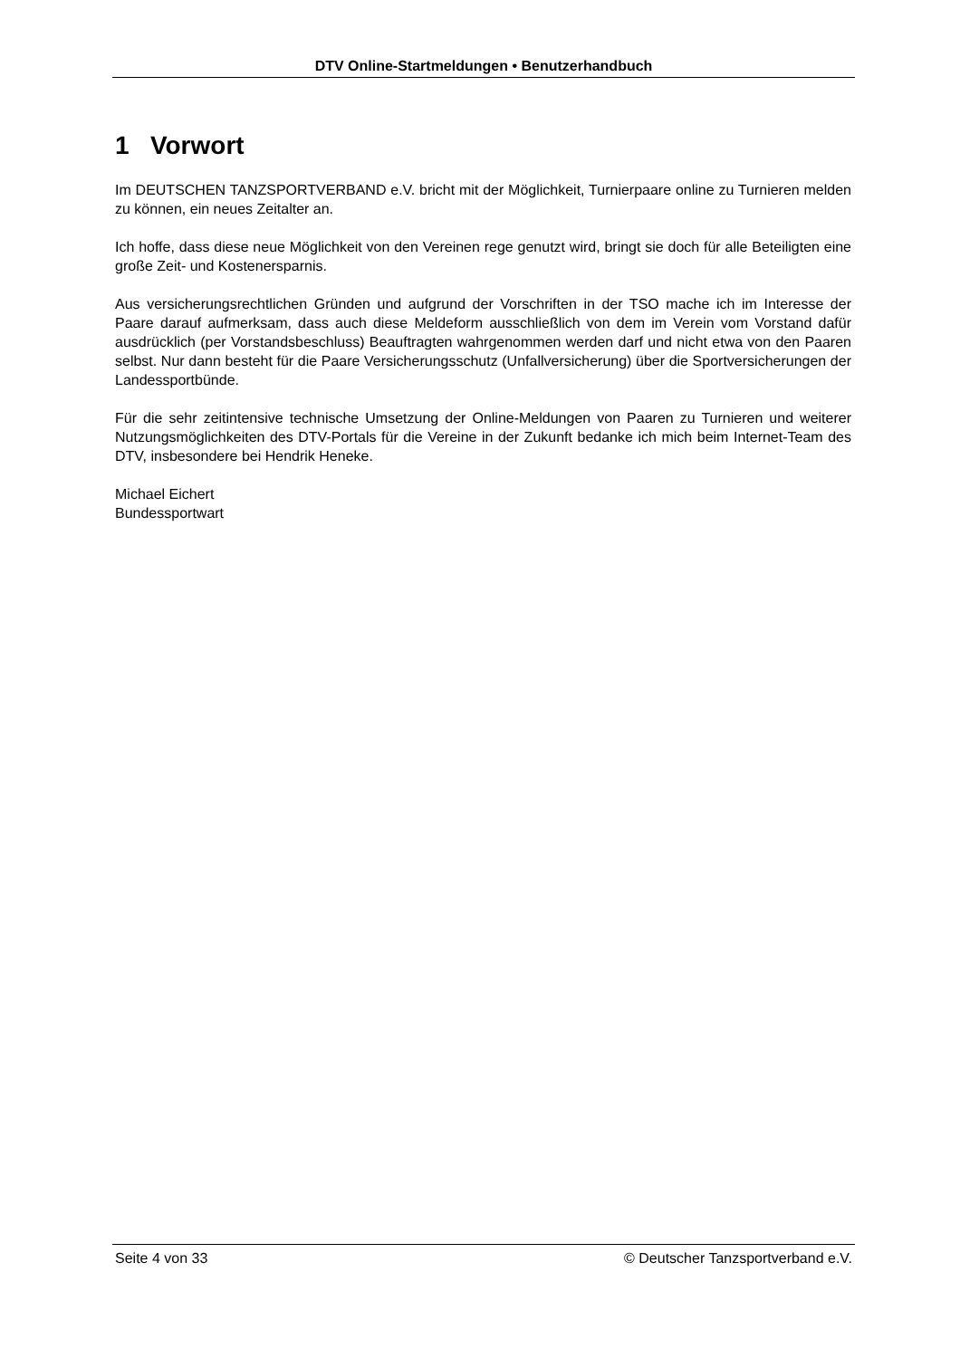DTV Online-Startmeldungen • Benutzerhandbuch
1 Vorwort
Im DEUTSCHEN TANZSPORTVERBAND e.V. bricht mit der Möglichkeit, Turnierpaare online zu Turnieren melden zu können, ein neues Zeitalter an.
Ich hoffe, dass diese neue Möglichkeit von den Vereinen rege genutzt wird, bringt sie doch für alle Beteiligten eine große Zeit- und Kostenersparnis.
Aus versicherungsrechtlichen Gründen und aufgrund der Vorschriften in der TSO mache ich im Interesse der Paare darauf aufmerksam, dass auch diese Meldeform ausschließlich von dem im Verein vom Vorstand dafür ausdrücklich (per Vorstandsbeschluss) Beauftragten wahrgenommen werden darf und nicht etwa von den Paaren selbst. Nur dann besteht für die Paare Versicherungsschutz (Unfallversicherung) über die Sportversicherungen der Landessportbünde.
Für die sehr zeitintensive technische Umsetzung der Online-Meldungen von Paaren zu Turnieren und weiterer Nutzungsmöglichkeiten des DTV-Portals für die Vereine in der Zukunft bedanke ich mich beim Internet-Team des DTV, insbesondere bei Hendrik Heneke.
Michael Eichert
Bundessportwart
Seite 4 von 33 © Deutscher Tanzsportverband e.V.